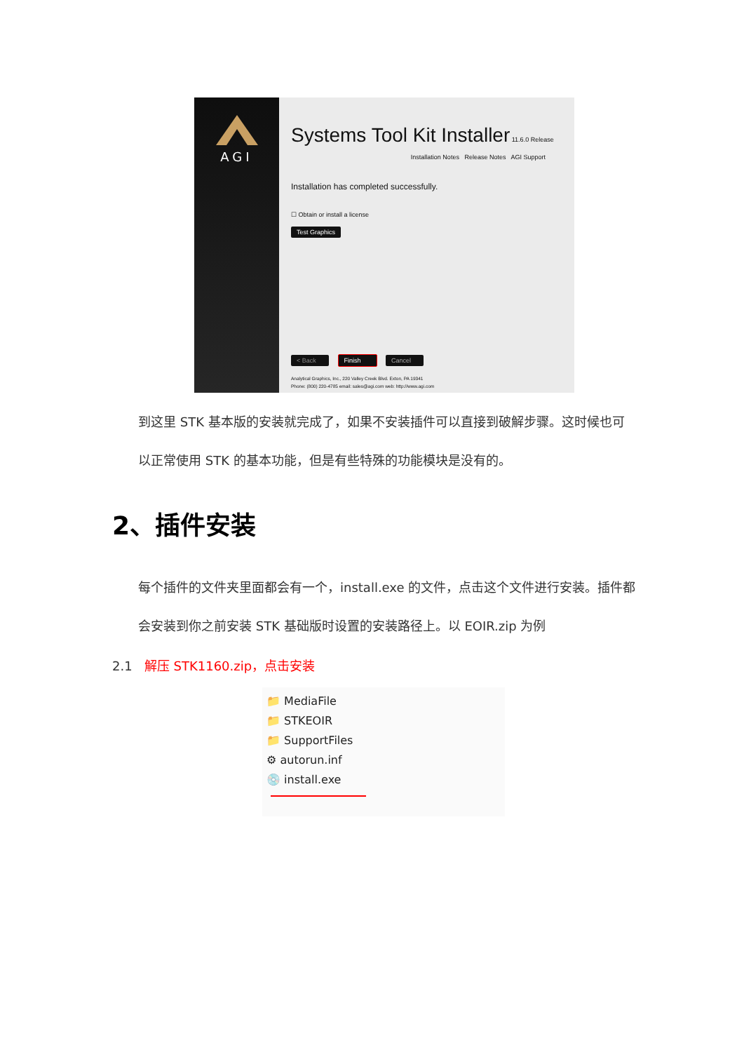AGI
Systems Tool Kit Installer 11.6.0 Release
Installation Notes Release Notes AGI Support
Installation has completed successfully.
☐ Obtain or install a license
Test Graphics
< Back Finish Cancel
Analytical Graphics, Inc., 220 Valley Creek Blvd. Exton, PA 19341
Phone: (800) 220-4785 email: sales@agi.com web: http://www.agi.com
到这里 STK 基本版的安装就完成了，如果不安装插件可以直接到破解步骤。这时候也可以正常使用 STK 的基本功能，但是有些特殊的功能模块是没有的。
2、插件安装
每个插件的文件夹里面都会有一个，install.exe 的文件，点击这个文件进行安装。插件都会安装到你之前安装 STK 基础版时设置的安装路径上。以 EOIR.zip 为例
2.1 解压 STK1160.zip，点击安装
📁 MediaFile
📁 STKEOIR
📁 SupportFiles
⚙ autorun.inf
💿 install.exe